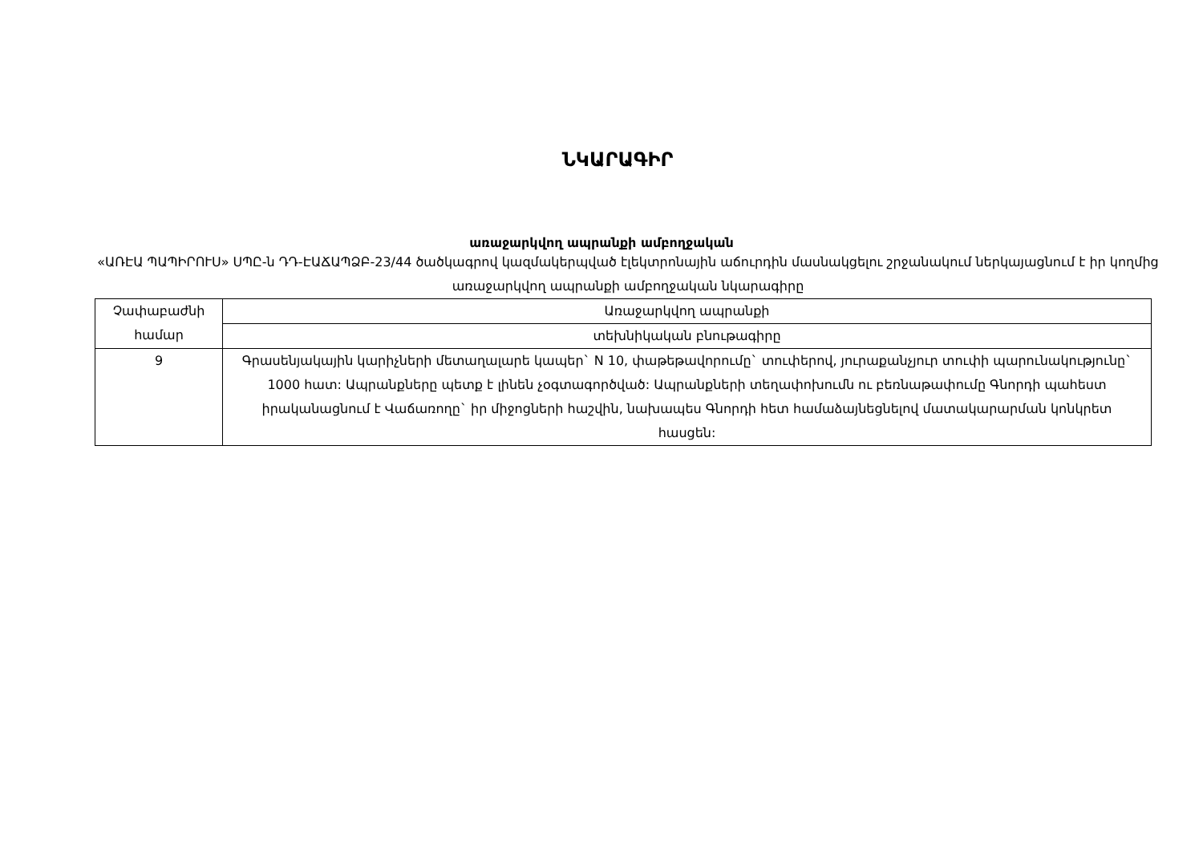ՆԿԱՐԱԳԻՐ
առաջարկվող ապրանքի ամբողջական
«ԱՌԷԱ ՊԱՊԻՐՈՒՍ» ՍՊԸ-ն ԴԴ-ԷԱՃԱՊՁԲ-23/44 ծածկագրով կազմակերպված էլեկտրոնային աճուրդին մասնակցելու շրջանակում ներկայացնում է իր կողմից առաջարկվող ապրանքի ամբողջական նկարագիրը
| Չափաբաժնի համար | Առաջարկվող ապրանքի |
| | տեխնիկական բնութագիրը |
| 9 | Գրասենյակային կարիչների մետաղալարե կապեր` N 10, փաթեթավորումը` տուփերով, յուրաքանչյուր տուփի պարունակությունը` 1000 հատ: Ապրանքները պետք է լինեն չօգտագործված: Ապրանքների տեղափոխումն ու բեռնաթափումը Գնորդի պահեստ իրականացնում է Վաճառողը` իր միջոցների հաշվին, նախապես Գնորդի հետ համաձայնեցնելով մատակարարման կոնկրետ հասցեն: |